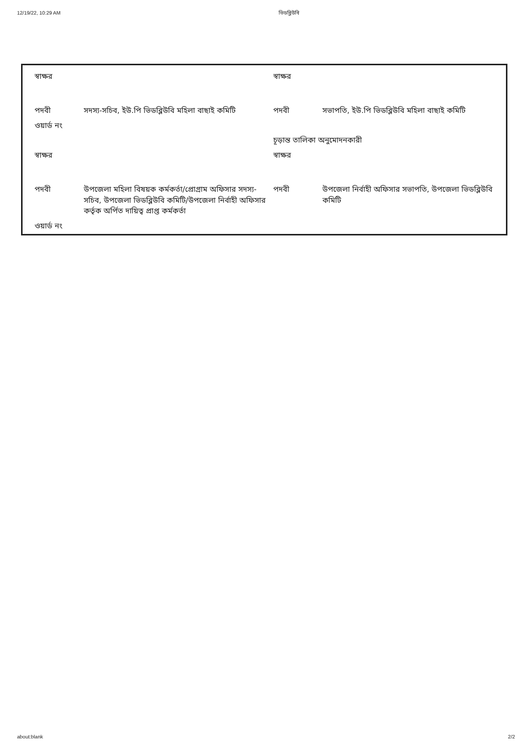12/19/22, 10:29 AM ভিডব্লিউবি
| স্বাক্ষর | | স্বাক্ষর | |
| পদবী | সদস্য-সচিব, ইউ.পি ভিডব্লিউবি মহিলা বাছাই কমিটি | পদবী | সভাপতি, ইউ.পি ভিডব্লিউবি মহিলা বাছাই কমিটি |
| ওয়ার্ড নং | | | |
| | | চূড়ান্ত তালিকা অনুমোদনকারী | |
| স্বাক্ষর | | স্বাক্ষর | |
| পদবী | উপজেলা মহিলা বিষয়ক কর্মকর্তা/প্রোগ্রাম অফিসার সদস্য-সচিব, উপজেলা ভিডব্লিউবি কমিটি/উপজেলা নির্বাহী অফিসার কর্তৃক অর্পিত দায়িত্ব প্রাপ্ত কর্মকর্তা | পদবী | উপজেলা নির্বাহী অফিসার সভাপতি, উপজেলা ভিডব্লিউবি কমিটি |
| ওয়ার্ড নং | | | |
about:blank 2/2